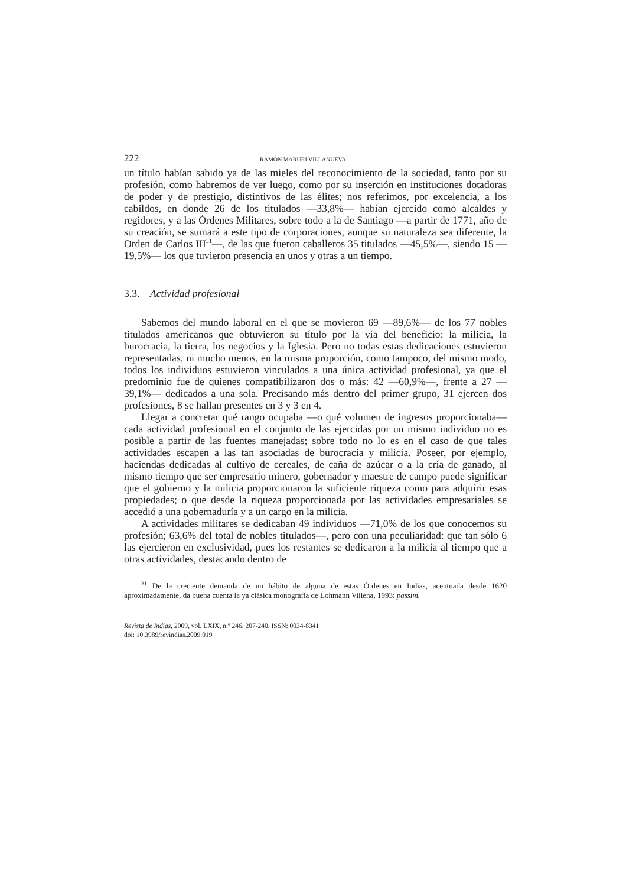222 RAMÓN MARURI VILLANUEVA
un título habían sabido ya de las mieles del reconocimiento de la sociedad, tanto por su profesión, como habremos de ver luego, como por su inserción en instituciones dotadoras de poder y de prestigio, distintivos de las élites; nos referimos, por excelencia, a los cabildos, en donde 26 de los titulados —33,8%— habían ejercido como alcaldes y regidores, y a las Órdenes Militares, sobre todo a la de Santiago —a partir de 1771, año de su creación, se sumará a este tipo de corporaciones, aunque su naturaleza sea diferente, la Orden de Carlos III<sup>31</sup>—, de las que fueron caballeros 35 titulados —45,5%—, siendo 15 —19,5%— los que tuvieron presencia en unos y otras a un tiempo.
3.3. Actividad profesional
Sabemos del mundo laboral en el que se movieron 69 —89,6%— de los 77 nobles titulados americanos que obtuvieron su título por la vía del beneficio: la milicia, la burocracia, la tierra, los negocios y la Iglesia. Pero no todas estas dedicaciones estuvieron representadas, ni mucho menos, en la misma proporción, como tampoco, del mismo modo, todos los individuos estuvieron vinculados a una única actividad profesional, ya que el predominio fue de quienes compatibilizaron dos o más: 42 —60,9%—, frente a 27 —39,1%— dedicados a una sola. Precisando más dentro del primer grupo, 31 ejercen dos profesiones, 8 se hallan presentes en 3 y 3 en 4.
Llegar a concretar qué rango ocupaba —o qué volumen de ingresos proporcionaba— cada actividad profesional en el conjunto de las ejercidas por un mismo individuo no es posible a partir de las fuentes manejadas; sobre todo no lo es en el caso de que tales actividades escapen a las tan asociadas de burocracia y milicia. Poseer, por ejemplo, haciendas dedicadas al cultivo de cereales, de caña de azúcar o a la cría de ganado, al mismo tiempo que ser empresario minero, gobernador y maestre de campo puede significar que el gobierno y la milicia proporcionaron la suficiente riqueza como para adquirir esas propiedades; o que desde la riqueza proporcionada por las actividades empresariales se accedió a una gobernaduría y a un cargo en la milicia.
A actividades militares se dedicaban 49 individuos —71,0% de los que conocemos su profesión; 63,6% del total de nobles titulados—, pero con una peculiaridad: que tan sólo 6 las ejercieron en exclusividad, pues los restantes se dedicaron a la milicia al tiempo que a otras actividades, destacando dentro de
<sup>31</sup> De la creciente demanda de un hábito de alguna de estas Órdenes en Indias, acentuada desde 1620 aproximadamente, da buena cuenta la ya clásica monografía de Lohmann Villena, 1993: passim.
Revista de Indias, 2009, vol. LXIX, n.º 246, 207-240, ISSN: 0034-8341
doi: 10.3989/revindias.2009.019